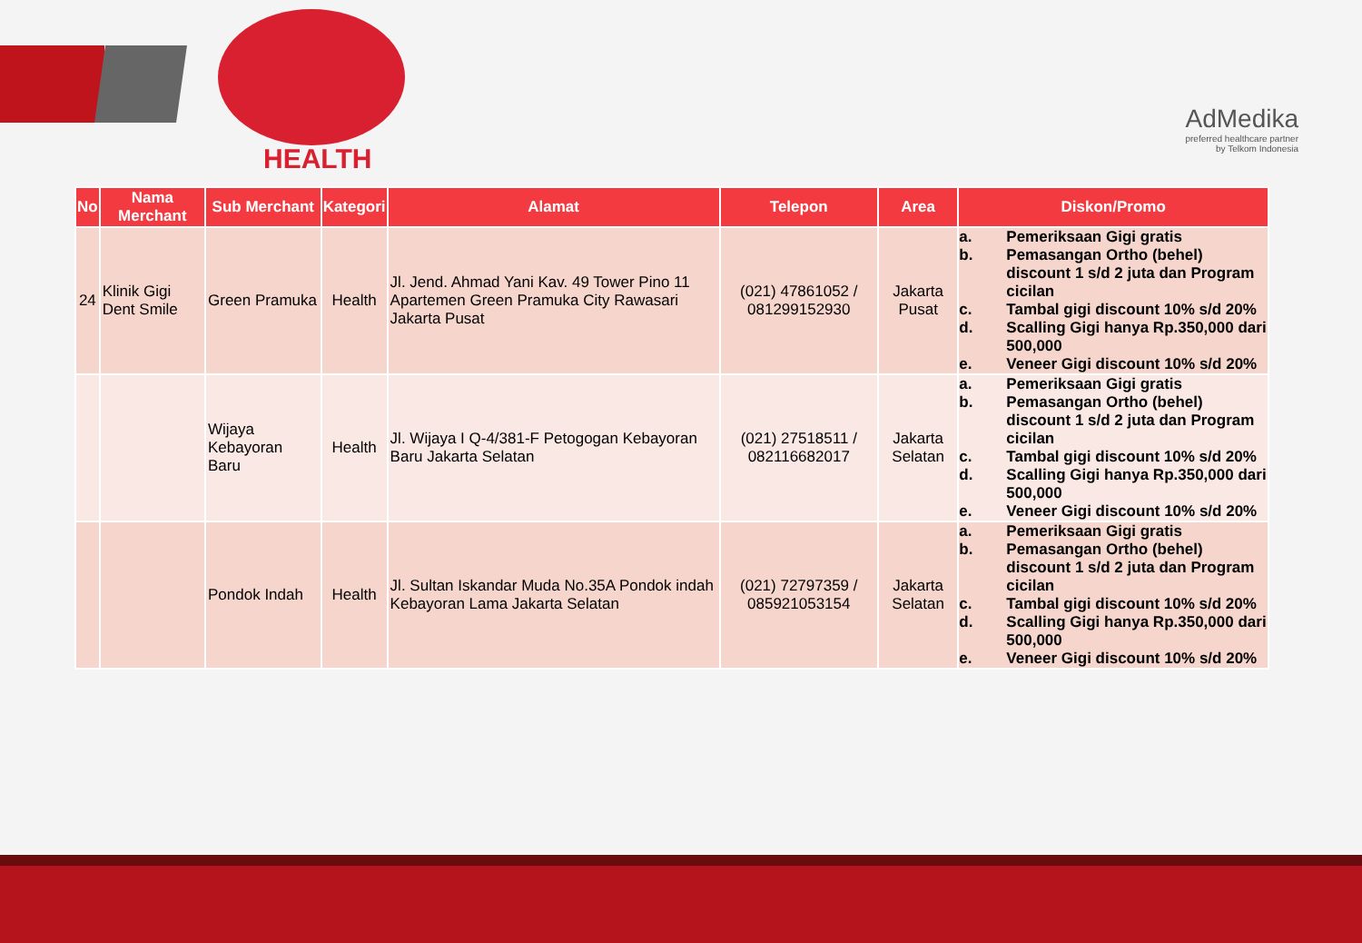HEALTH
AdMedika
preferred healthcare partner
by Telkom Indonesia
| No | Nama Merchant | Sub Merchant | Kategori | Alamat | Telepon | Area | Diskon/Promo |
| --- | --- | --- | --- | --- | --- | --- | --- |
| 24 | Klinik Gigi Dent Smile | Green Pramuka | Health | Jl. Jend. Ahmad Yani Kav. 49 Tower Pino 11 Apartemen Green Pramuka City Rawasari Jakarta Pusat | (021) 47861052 / 081299152930 | Jakarta Pusat | a. Pemeriksaan Gigi gratis b. Pemasangan Ortho (behel) discount 1 s/d 2 juta dan Program cicilan c. Tambal gigi discount 10% s/d 20% d. Scalling Gigi hanya Rp.350,000 dari 500,000 e. Veneer Gigi discount 10% s/d 20% |
| | | Wijaya Kebayoran Baru | Health | Jl. Wijaya I Q-4/381-F Petogogan Kebayoran Baru Jakarta Selatan | (021) 27518511 / 082116682017 | Jakarta Selatan | a. Pemeriksaan Gigi gratis b. Pemasangan Ortho (behel) discount 1 s/d 2 juta dan Program cicilan c. Tambal gigi discount 10% s/d 20% d. Scalling Gigi hanya Rp.350,000 dari 500,000 e. Veneer Gigi discount 10% s/d 20% |
| | | Pondok Indah | Health | Jl. Sultan Iskandar Muda No.35A Pondok indah Kebayoran Lama Jakarta Selatan | (021) 72797359 / 085921053154 | Jakarta Selatan | a. Pemeriksaan Gigi gratis b. Pemasangan Ortho (behel) discount 1 s/d 2 juta dan Program cicilan c. Tambal gigi discount 10% s/d 20% d. Scalling Gigi hanya Rp.350,000 dari 500,000 e. Veneer Gigi discount 10% s/d 20% |